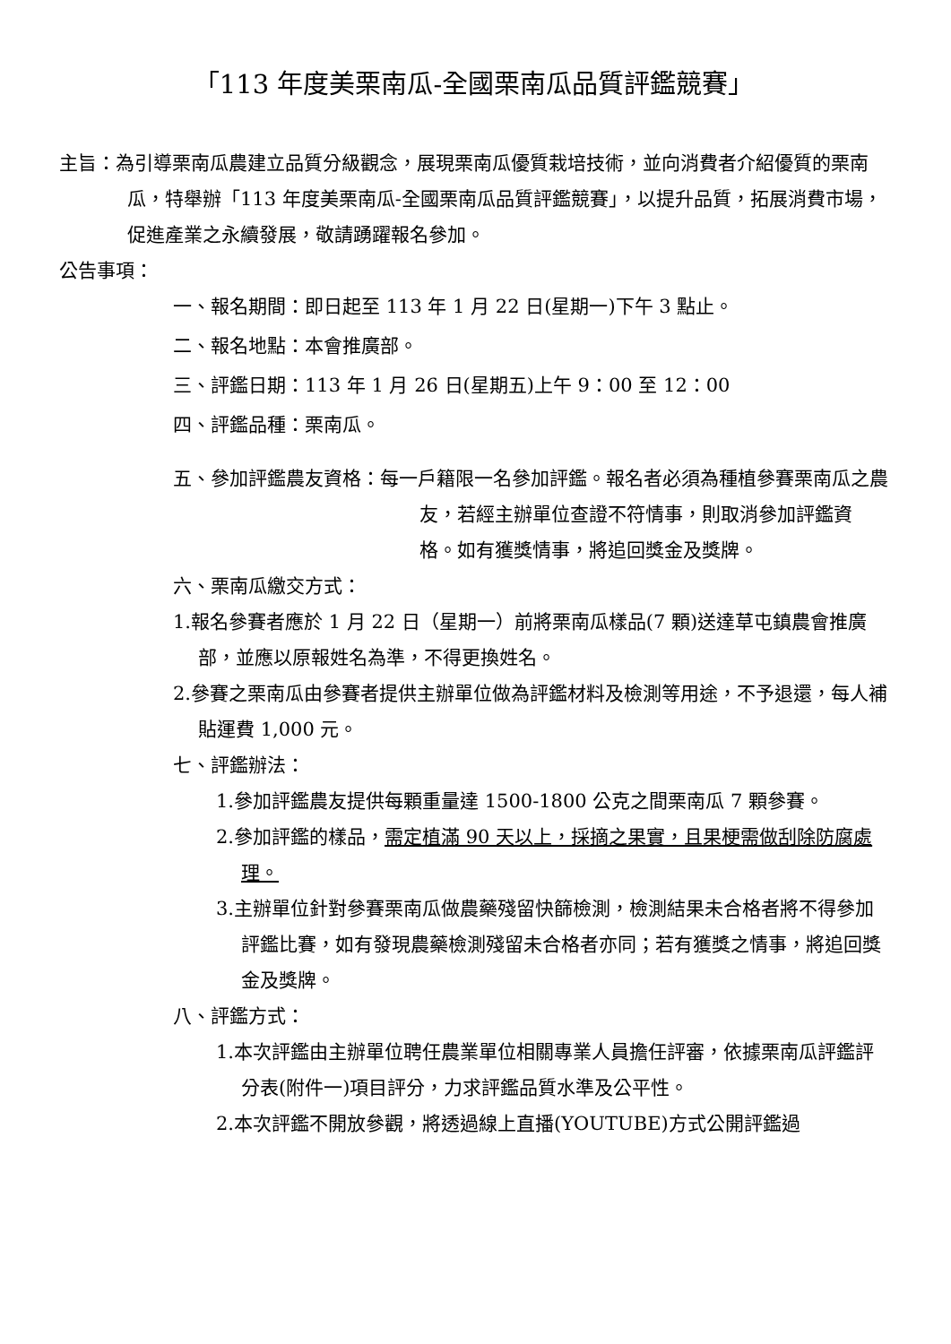「113 年度美栗南瓜-全國栗南瓜品質評鑑競賽」
主旨：為引導栗南瓜農建立品質分級觀念，展現栗南瓜優質栽培技術，並向消費者介紹優質的栗南瓜，特舉辦「113 年度美栗南瓜-全國栗南瓜品質評鑑競賽」，以提升品質，拓展消費市場，促進產業之永續發展，敬請踴躍報名參加。
公告事項：
一、報名期間：即日起至 113 年 1 月 22 日(星期一)下午 3 點止。
二、報名地點：本會推廣部。
三、評鑑日期：113 年 1 月 26 日(星期五)上午 9：00 至 12：00
四、評鑑品種：栗南瓜。
五、參加評鑑農友資格：每一戶籍限一名參加評鑑。報名者必須為種植參賽栗南瓜之農友，若經主辦單位查證不符情事，則取消參加評鑑資格。如有獲獎情事，將追回獎金及獎牌。
六、栗南瓜繳交方式：
1.報名參賽者應於 1 月 22 日（星期一）前將栗南瓜樣品(7 顆)送達草屯鎮農會推廣部，並應以原報姓名為準，不得更換姓名。
2.參賽之栗南瓜由參賽者提供主辦單位做為評鑑材料及檢測等用途，不予退還，每人補貼運費 1,000 元。
七、評鑑辦法：
1.參加評鑑農友提供每顆重量達 1500-1800 公克之間栗南瓜 7 顆參賽。
2.參加評鑑的樣品，需定植滿 90 天以上，採摘之果實，且果梗需做刮除防腐處理。
3.主辦單位針對參賽栗南瓜做農藥殘留快篩檢測，檢測結果未合格者將不得參加評鑑比賽，如有發現農藥檢測殘留未合格者亦同；若有獲獎之情事，將追回獎金及獎牌。
八、評鑑方式：
1.本次評鑑由主辦單位聘任農業單位相關專業人員擔任評審，依據栗南瓜評鑑評分表(附件一)項目評分，力求評鑑品質水準及公平性。
2.本次評鑑不開放參觀，將透過線上直播(YOUTUBE)方式公開評鑑過